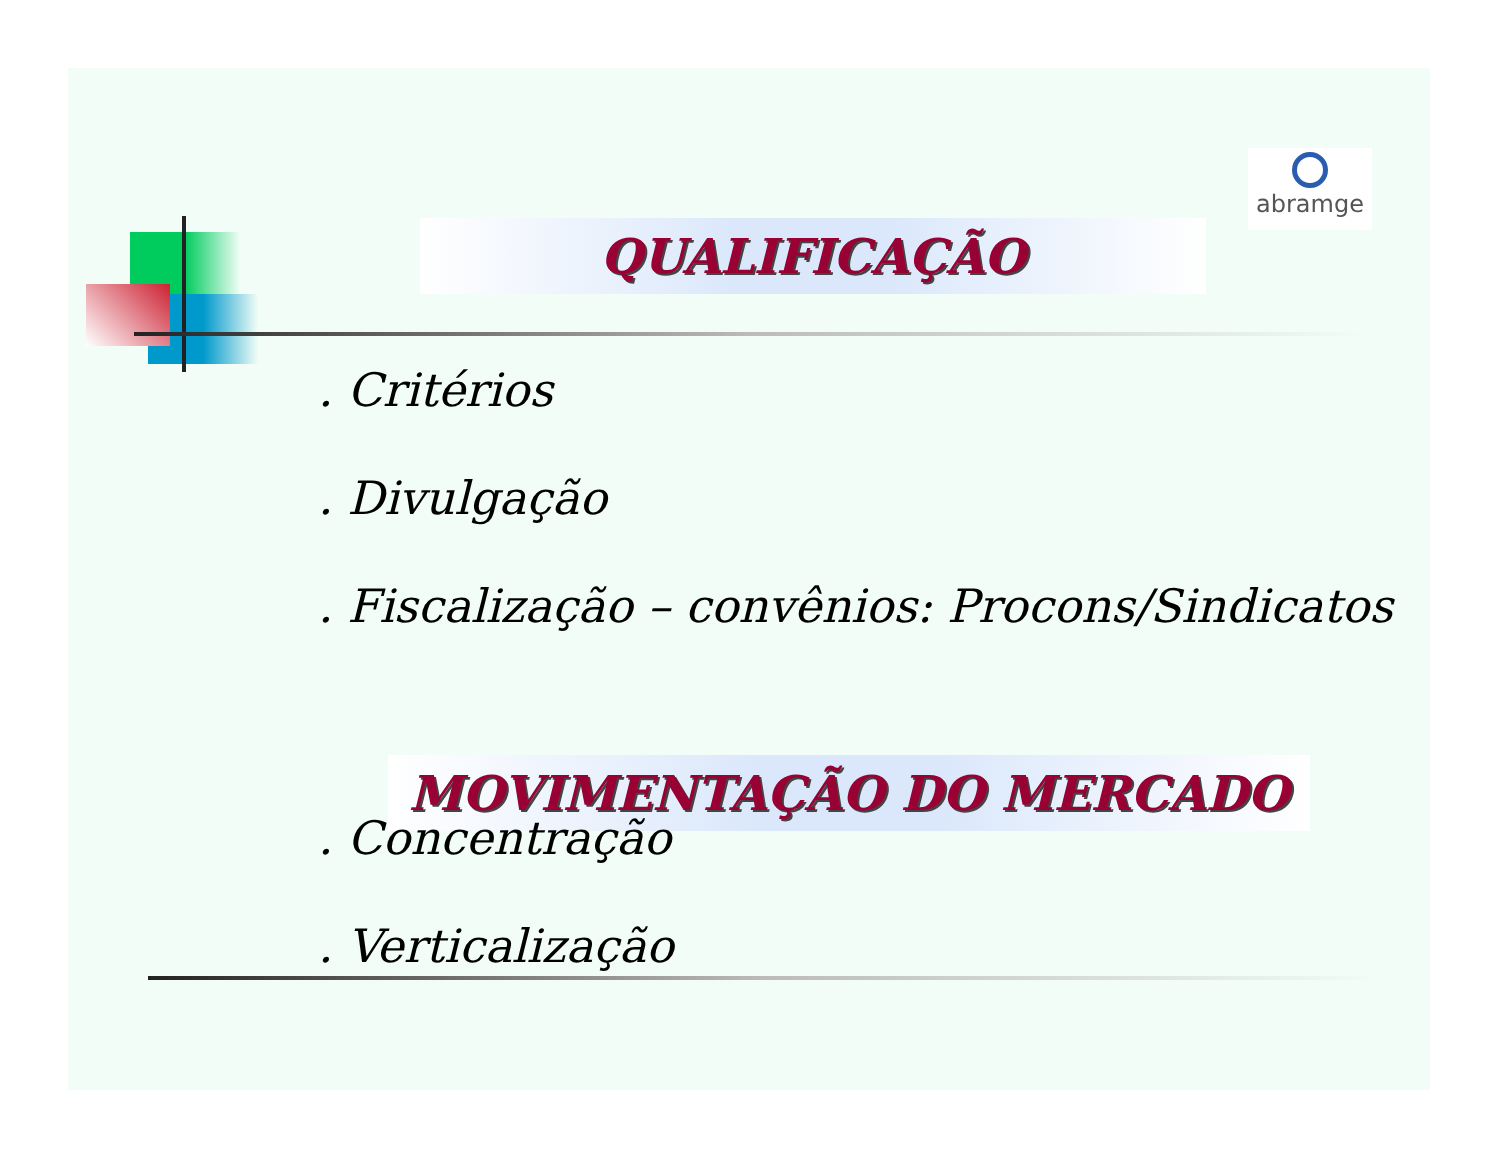QUALIFICAÇÃO
abramge
. Critérios
. Divulgação
. Fiscalização – convênios: Procons/Sindicatos
MOVIMENTAÇÃO DO MERCADO
. Concentração
. Verticalização